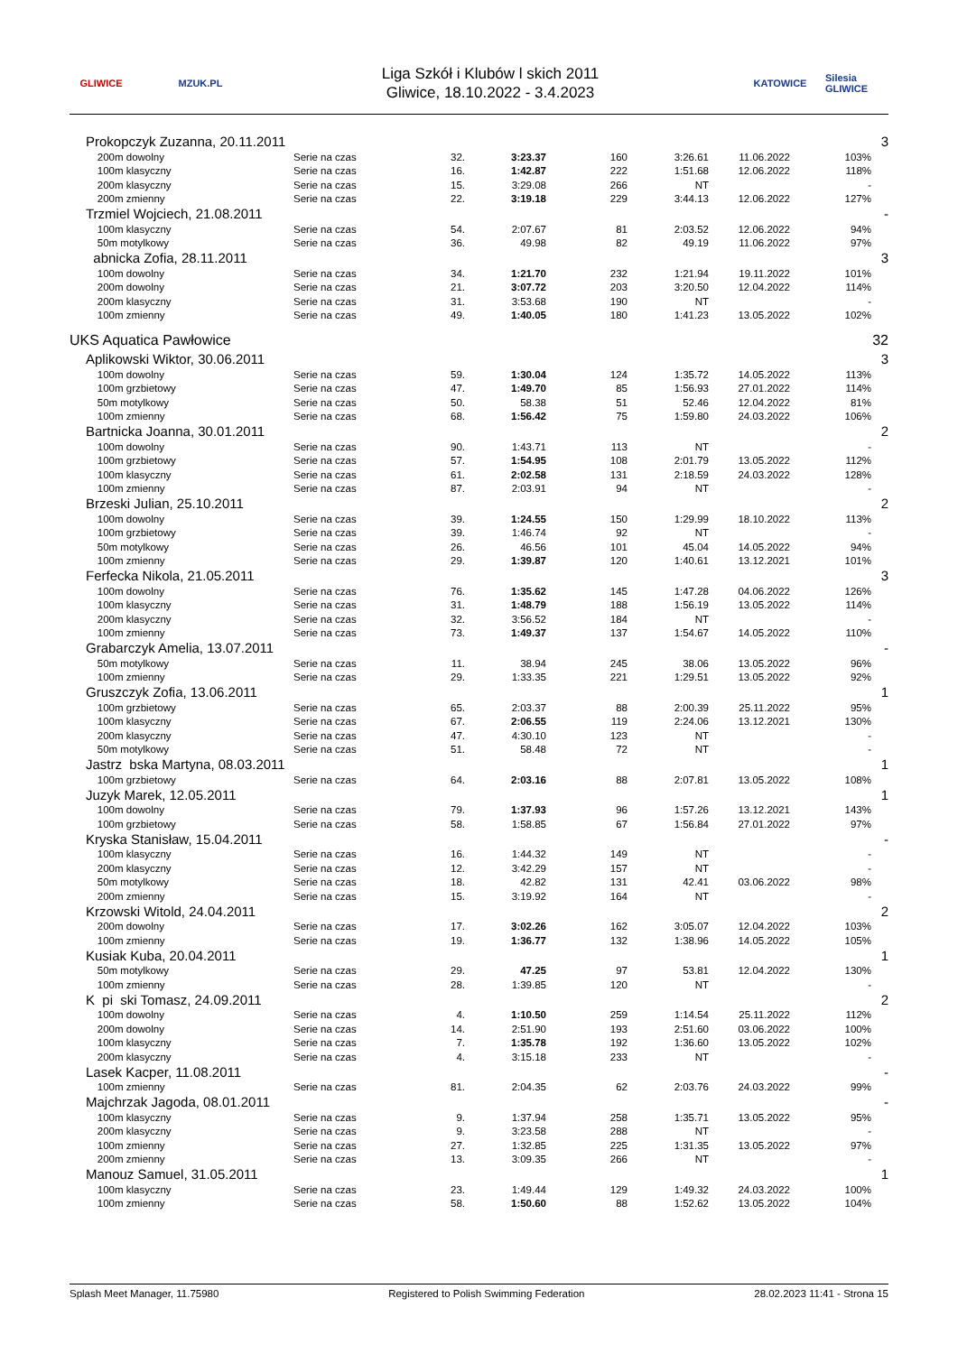GLIWICE MZUK.PL
Liga Szkół i Klubów l skich 2011
Gliwice, 18.10.2022 - 3.4.2023
KATOWICE
Silesia GLIWICE
| | Prokopczyk Zuzanna, 20.11.2011 | | | | | | | | 3 |
| | 200m dowolny | Serie na czas | 32. | 3:23.37 | 160 | 3:26.61 | 11.06.2022 | 103% | |
| | 100m klasyczny | Serie na czas | 16. | 1:42.87 | 222 | 1:51.68 | 12.06.2022 | 118% | |
| | 200m klasyczny | Serie na czas | 15. | 3:29.08 | 266 | NT | | - | |
| | 200m zmienny | Serie na czas | 22. | 3:19.18 | 229 | 3:44.13 | 12.06.2022 | 127% | |
| | Trzmiel Wojciech, 21.08.2011 | | | | | | | | - |
| | 100m klasyczny | Serie na czas | 54. | 2:07.67 | 81 | 2:03.52 | 12.06.2022 | 94% | |
| | 50m motylkowy | Serie na czas | 36. | 49.98 | 82 | 49.19 | 11.06.2022 | 97% | |
| | abnicka Zofia, 28.11.2011 | | | | | | | | 3 |
| | 100m dowolny | Serie na czas | 34. | 1:21.70 | 232 | 1:21.94 | 19.11.2022 | 101% | |
| | 200m dowolny | Serie na czas | 21. | 3:07.72 | 203 | 3:20.50 | 12.04.2022 | 114% | |
| | 200m klasyczny | Serie na czas | 31. | 3:53.68 | 190 | NT | | - | |
| | 100m zmienny | Serie na czas | 49. | 1:40.05 | 180 | 1:41.23 | 13.05.2022 | 102% | |
| UKS Aquatica Pawłowice | | | | | | | | | 32 |
| | Aplikowski Wiktor, 30.06.2011 | | | | | | | | 3 |
| | 100m dowolny | Serie na czas | 59. | 1:30.04 | 124 | 1:35.72 | 14.05.2022 | 113% | |
| | 100m grzbietowy | Serie na czas | 47. | 1:49.70 | 85 | 1:56.93 | 27.01.2022 | 114% | |
| | 50m motylkowy | Serie na czas | 50. | 58.38 | 51 | 52.46 | 12.04.2022 | 81% | |
| | 100m zmienny | Serie na czas | 68. | 1:56.42 | 75 | 1:59.80 | 24.03.2022 | 106% | |
| | Bartnicka Joanna, 30.01.2011 | | | | | | | | 2 |
| | 100m dowolny | Serie na czas | 90. | 1:43.71 | 113 | NT | | - | |
| | 100m grzbietowy | Serie na czas | 57. | 1:54.95 | 108 | 2:01.79 | 13.05.2022 | 112% | |
| | 100m klasyczny | Serie na czas | 61. | 2:02.58 | 131 | 2:18.59 | 24.03.2022 | 128% | |
| | 100m zmienny | Serie na czas | 87. | 2:03.91 | 94 | NT | | - | |
| | Brzeski Julian, 25.10.2011 | | | | | | | | 2 |
| | 100m dowolny | Serie na czas | 39. | 1:24.55 | 150 | 1:29.99 | 18.10.2022 | 113% | |
| | 100m grzbietowy | Serie na czas | 39. | 1:46.74 | 92 | NT | | - | |
| | 50m motylkowy | Serie na czas | 26. | 46.56 | 101 | 45.04 | 14.05.2022 | 94% | |
| | 100m zmienny | Serie na czas | 29. | 1:39.87 | 120 | 1:40.61 | 13.12.2021 | 101% | |
| | Ferfecka Nikola, 21.05.2011 | | | | | | | | 3 |
| | 100m dowolny | Serie na czas | 76. | 1:35.62 | 145 | 1:47.28 | 04.06.2022 | 126% | |
| | 100m klasyczny | Serie na czas | 31. | 1:48.79 | 188 | 1:56.19 | 13.05.2022 | 114% | |
| | 200m klasyczny | Serie na czas | 32. | 3:56.52 | 184 | NT | | - | |
| | 100m zmienny | Serie na czas | 73. | 1:49.37 | 137 | 1:54.67 | 14.05.2022 | 110% | |
| | Grabarczyk Amelia, 13.07.2011 | | | | | | | | - |
| | 50m motylkowy | Serie na czas | 11. | 38.94 | 245 | 38.06 | 13.05.2022 | 96% | |
| | 100m zmienny | Serie na czas | 29. | 1:33.35 | 221 | 1:29.51 | 13.05.2022 | 92% | |
| | Gruszczyk Zofia, 13.06.2011 | | | | | | | | 1 |
| | 100m grzbietowy | Serie na czas | 65. | 2:03.37 | 88 | 2:00.39 | 25.11.2022 | 95% | |
| | 100m klasyczny | Serie na czas | 67. | 2:06.55 | 119 | 2:24.06 | 13.12.2021 | 130% | |
| | 200m klasyczny | Serie na czas | 47. | 4:30.10 | 123 | NT | | - | |
| | 50m motylkowy | Serie na czas | 51. | 58.48 | 72 | NT | | - | |
| | Jastrz bska Martyna, 08.03.2011 | | | | | | | | 1 |
| | 100m grzbietowy | Serie na czas | 64. | 2:03.16 | 88 | 2:07.81 | 13.05.2022 | 108% | |
| | Juzyk Marek, 12.05.2011 | | | | | | | | 1 |
| | 100m dowolny | Serie na czas | 79. | 1:37.93 | 96 | 1:57.26 | 13.12.2021 | 143% | |
| | 100m grzbietowy | Serie na czas | 58. | 1:58.85 | 67 | 1:56.84 | 27.01.2022 | 97% | |
| | Kryska Stanisław, 15.04.2011 | | | | | | | | - |
| | 100m klasyczny | Serie na czas | 16. | 1:44.32 | 149 | NT | | - | |
| | 200m klasyczny | Serie na czas | 12. | 3:42.29 | 157 | NT | | - | |
| | 50m motylkowy | Serie na czas | 18. | 42.82 | 131 | 42.41 | 03.06.2022 | 98% | |
| | 200m zmienny | Serie na czas | 15. | 3:19.92 | 164 | NT | | - | |
| | Krzowski Witold, 24.04.2011 | | | | | | | | 2 |
| | 200m dowolny | Serie na czas | 17. | 3:02.26 | 162 | 3:05.07 | 12.04.2022 | 103% | |
| | 100m zmienny | Serie na czas | 19. | 1:36.77 | 132 | 1:38.96 | 14.05.2022 | 105% | |
| | Kusiak Kuba, 20.04.2011 | | | | | | | | 1 |
| | 50m motylkowy | Serie na czas | 29. | 47.25 | 97 | 53.81 | 12.04.2022 | 130% | |
| | 100m zmienny | Serie na czas | 28. | 1:39.85 | 120 | NT | | - | |
| | K pi ski Tomasz, 24.09.2011 | | | | | | | | 2 |
| | 100m dowolny | Serie na czas | 4. | 1:10.50 | 259 | 1:14.54 | 25.11.2022 | 112% | |
| | 200m dowolny | Serie na czas | 14. | 2:51.90 | 193 | 2:51.60 | 03.06.2022 | 100% | |
| | 100m klasyczny | Serie na czas | 7. | 1:35.78 | 192 | 1:36.60 | 13.05.2022 | 102% | |
| | 200m klasyczny | Serie na czas | 4. | 3:15.18 | 233 | NT | | - | |
| | Lasek Kacper, 11.08.2011 | | | | | | | | - |
| | 100m zmienny | Serie na czas | 81. | 2:04.35 | 62 | 2:03.76 | 24.03.2022 | 99% | |
| | Majchrzak Jagoda, 08.01.2011 | | | | | | | | - |
| | 100m klasyczny | Serie na czas | 9. | 1:37.94 | 258 | 1:35.71 | 13.05.2022 | 95% | |
| | 200m klasyczny | Serie na czas | 9. | 3:23.58 | 288 | NT | | - | |
| | 100m zmienny | Serie na czas | 27. | 1:32.85 | 225 | 1:31.35 | 13.05.2022 | 97% | |
| | 200m zmienny | Serie na czas | 13. | 3:09.35 | 266 | NT | | - | |
| | Manouz Samuel, 31.05.2011 | | | | | | | | 1 |
| | 100m klasyczny | Serie na czas | 23. | 1:49.44 | 129 | 1:49.32 | 24.03.2022 | 100% | |
| | 100m zmienny | Serie na czas | 58. | 1:50.60 | 88 | 1:52.62 | 13.05.2022 | 104% | |
Splash Meet Manager, 11.75980 Registered to Polish Swimming Federation 28.02.2023 11:41 - Strona 15